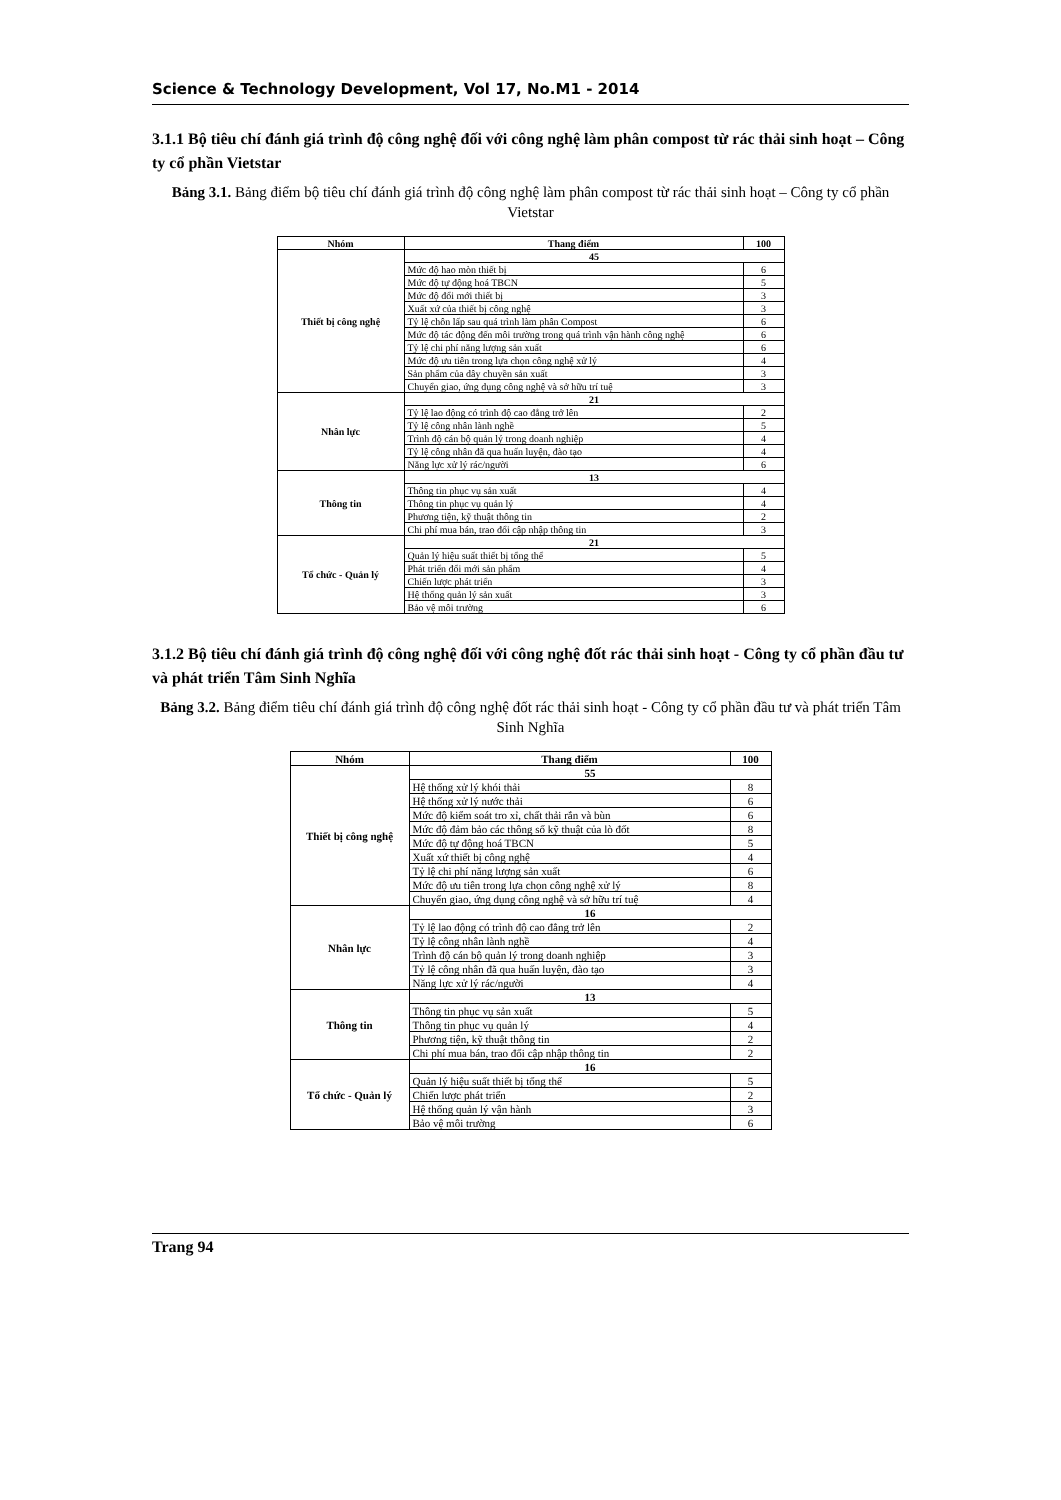Science & Technology Development, Vol 17, No.M1 - 2014
3.1.1 Bộ tiêu chí đánh giá trình độ công nghệ đối với công nghệ làm phân compost từ rác thải sinh hoạt – Công ty cổ phần Vietstar
Bảng 3.1. Bảng điểm bộ tiêu chí đánh giá trình độ công nghệ làm phân compost từ rác thải sinh hoạt – Công ty cổ phần Vietstar
| Nhóm | Thang điểm | 100 |
| --- | --- | --- |
| Thiết bị công nghệ | 45 | |
| | Mức độ hao mòn thiết bị | 6 |
| | Mức độ tự động hoá TBCN | 5 |
| | Mức độ đổi mới thiết bị | 3 |
| | Xuất xứ của thiết bị công nghệ | 3 |
| | Tỷ lệ chôn lấp sau quá trình làm phân Compost | 6 |
| | Mức độ tác động đến môi trường trong quá trình vận hành công nghệ | 6 |
| | Tỷ lệ chi phí năng lượng sản xuất | 6 |
| | Mức độ ưu tiên trong lựa chọn công nghệ xử lý | 4 |
| | Sản phẩm của dây chuyền sản xuất | 3 |
| | Chuyển giao, ứng dụng công nghệ và sở hữu trí tuệ | 3 |
| Nhân lực | 21 | |
| | Tỷ lệ lao động có trình độ cao đẳng trở lên | 2 |
| | Tỷ lệ công nhân lành nghề | 5 |
| | Trình độ cán bộ quản lý trong doanh nghiệp | 4 |
| | Tỷ lệ công nhân đã qua huấn luyện, đào tạo | 4 |
| | Năng lực xử lý rác/người | 6 |
| Thông tin | 13 | |
| | Thông tin phục vụ sản xuất | 4 |
| | Thông tin phục vụ quản lý | 4 |
| | Phương tiện, kỹ thuật thông tin | 2 |
| | Chi phí mua bán, trao đổi cập nhập thông tin | 3 |
| Tổ chức - Quản lý | 21 | |
| | Quản lý hiệu suất thiết bị tổng thể | 5 |
| | Phát triển đổi mới sản phẩm | 4 |
| | Chiến lược phát triển | 3 |
| | Hệ thống quản lý sản xuất | 3 |
| | Bảo vệ môi trường | 6 |
3.1.2 Bộ tiêu chí đánh giá trình độ công nghệ đối với công nghệ đốt rác thải sinh hoạt - Công ty cổ phần đầu tư và phát triển Tâm Sinh Nghĩa
Bảng 3.2. Bảng điểm tiêu chí đánh giá trình độ công nghệ đốt rác thải sinh hoạt - Công ty cổ phần đầu tư và phát triển Tâm Sinh Nghĩa
| Nhóm | Thang điểm | 100 |
| --- | --- | --- |
| Thiết bị công nghệ | 55 | |
| | Hệ thống xử lý khói thải | 8 |
| | Hệ thống xử lý nước thải | 6 |
| | Mức độ kiểm soát tro xỉ, chất thải rắn và bùn | 6 |
| | Mức độ đảm bảo các thông số kỹ thuật của lò đốt | 8 |
| | Mức độ tự động hoá TBCN | 5 |
| | Xuất xứ thiết bị công nghệ | 4 |
| | Tỷ lệ chi phí năng lượng sản xuất | 6 |
| | Mức độ ưu tiên trong lựa chọn công nghệ xử lý | 8 |
| | Chuyển giao, ứng dụng công nghệ và sở hữu trí tuệ | 4 |
| Nhân lực | 16 | |
| | Tỷ lệ lao động có trình độ cao đẳng trở lên | 2 |
| | Tỷ lệ công nhân lành nghề | 4 |
| | Trình độ cán bộ quản lý trong doanh nghiệp | 3 |
| | Tỷ lệ công nhân đã qua huấn luyện, đào tạo | 3 |
| | Năng lực xử lý rác/người | 4 |
| Thông tin | 13 | |
| | Thông tin phục vụ sản xuất | 5 |
| | Thông tin phục vụ quản lý | 4 |
| | Phương tiện, kỹ thuật thông tin | 2 |
| | Chi phí mua bán, trao đổi cập nhập thông tin | 2 |
| Tổ chức - Quản lý | 16 | |
| | Quản lý hiệu suất thiết bị tổng thể | 5 |
| | Chiến lược phát triển | 2 |
| | Hệ thống quản lý vận hành | 3 |
| | Bảo vệ môi trường | 6 |
Trang 94